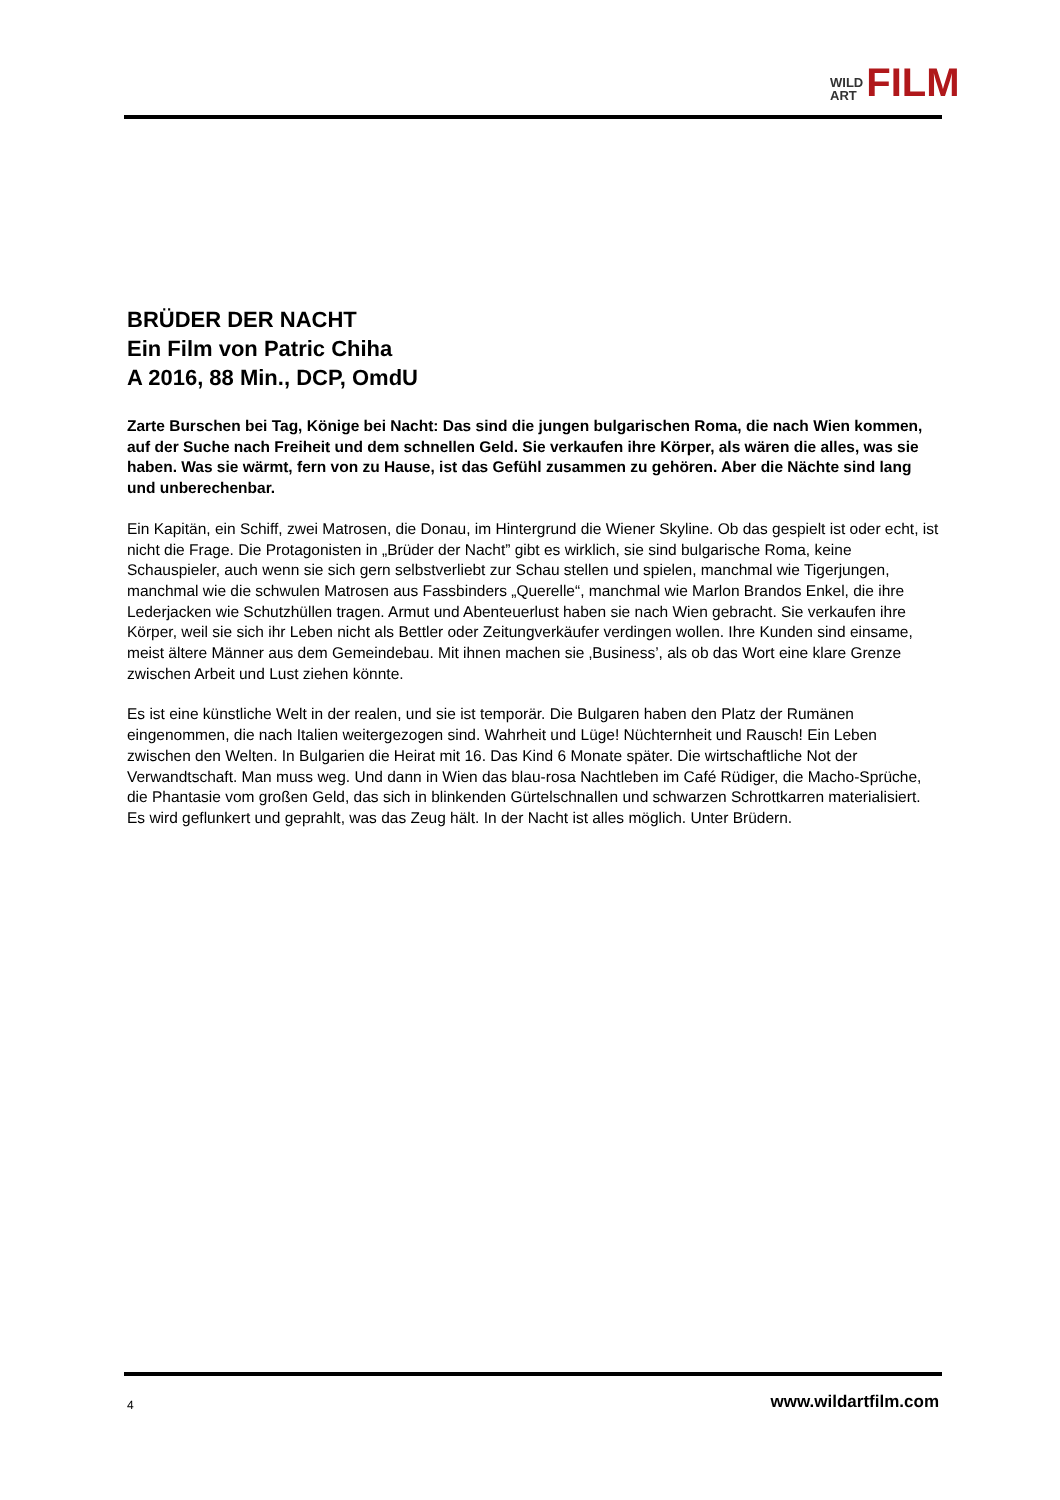WILD
ART
FILM
BRÜDER DER NACHT
Ein Film von Patric Chiha
A 2016, 88 Min., DCP, OmdU
Zarte Burschen bei Tag, Könige bei Nacht: Das sind die jungen bulgarischen Roma, die nach Wien kommen, auf der Suche nach Freiheit und dem schnellen Geld. Sie verkaufen ihre Körper, als wären die alles, was sie haben. Was sie wärmt, fern von zu Hause, ist das Gefühl zusammen zu gehören. Aber die Nächte sind lang und unberechenbar.
Ein Kapitän, ein Schiff, zwei Matrosen, die Donau, im Hintergrund die Wiener Skyline. Ob das gespielt ist oder echt, ist nicht die Frage. Die Protagonisten in „Brüder der Nacht” gibt es wirklich, sie sind bulgarische Roma, keine Schauspieler, auch wenn sie sich gern selbstverliebt zur Schau stellen und spielen, manchmal wie Tigerjungen, manchmal wie die schwulen Matrosen aus Fassbinders „Querelle“, manchmal wie Marlon Brandos Enkel, die ihre Lederjacken wie Schutzhüllen tragen. Armut und Abenteuerlust haben sie nach Wien gebracht. Sie verkaufen ihre Körper, weil sie sich ihr Leben nicht als Bettler oder Zeitungverkäufer verdingen wollen. Ihre Kunden sind einsame, meist ältere Männer aus dem Gemeindebau. Mit ihnen machen sie ‚Business’, als ob das Wort eine klare Grenze zwischen Arbeit und Lust ziehen könnte.
Es ist eine künstliche Welt in der realen, und sie ist temporär. Die Bulgaren haben den Platz der Rumänen eingenommen, die nach Italien weitergezogen sind. Wahrheit und Lüge! Nüchternheit und Rausch! Ein Leben zwischen den Welten. In Bulgarien die Heirat mit 16. Das Kind 6 Monate später. Die wirtschaftliche Not der Verwandtschaft. Man muss weg. Und dann in Wien das blau-rosa Nachtleben im Café Rüdiger, die Macho-Sprüche, die Phantasie vom großen Geld, das sich in blinkenden Gürtelschnallen und schwarzen Schrottkarren materialisiert. Es wird geflunkert und geprahlt, was das Zeug hält. In der Nacht ist alles möglich. Unter Brüdern.
4 www.wildartfilm.com